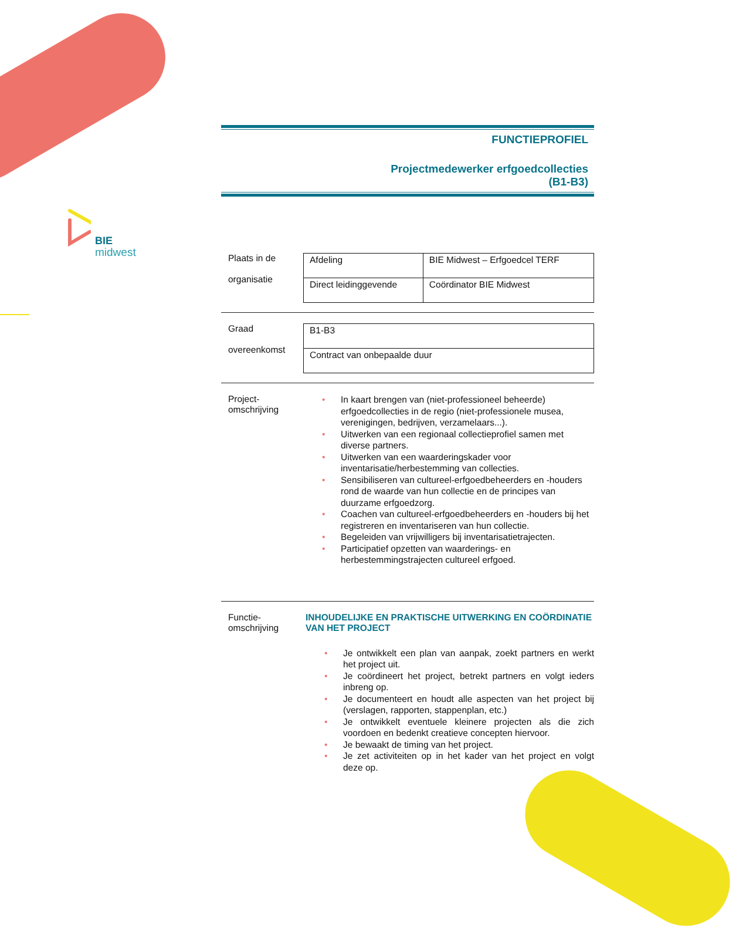BIE
midwest
FUNCTIEPROFIEL
Projectmedewerker erfgoedcollecties
(B1-B3)
Plaats in de
organisatie
| Afdeling | BIE Midwest – Erfgoedcel TERF |
| Direct leidinggevende | Coördinator BIE Midwest |
Graad
overeenkomst
| B1-B3 |
| Contract van onbepaalde duur |
Project-
omschrijving
• In kaart brengen van (niet-professioneel beheerde) erfgoedcollecties in de regio (niet-professionele musea, verenigingen, bedrijven, verzamelaars...).
• Uitwerken van een regionaal collectieprofiel samen met diverse partners.
• Uitwerken van een waarderingskader voor inventarisatie/herbestemming van collecties.
• Sensibiliseren van cultureel-erfgoedbeheerders en -houders rond de waarde van hun collectie en de principes van duurzame erfgoedzorg.
• Coachen van cultureel-erfgoedbeheerders en -houders bij het registreren en inventariseren van hun collectie.
• Begeleiden van vrijwilligers bij inventarisatietrajecten.
• Participatief opzetten van waarderings- en herbestemmingstrajecten cultureel erfgoed.
Functie-
omschrijving
INHOUDELIJKE EN PRAKTISCHE UITWERKING EN COÖRDINATIE VAN HET PROJECT
• Je ontwikkelt een plan van aanpak, zoekt partners en werkt het project uit.
• Je coördineert het project, betrekt partners en volgt ieders inbreng op.
• Je documenteert en houdt alle aspecten van het project bij (verslagen, rapporten, stappenplan, etc.)
• Je ontwikkelt eventuele kleinere projecten als die zich voordoen en bedenkt creatieve concepten hiervoor.
• Je bewaakt de timing van het project.
• Je zet activiteiten op in het kader van het project en volgt deze op.